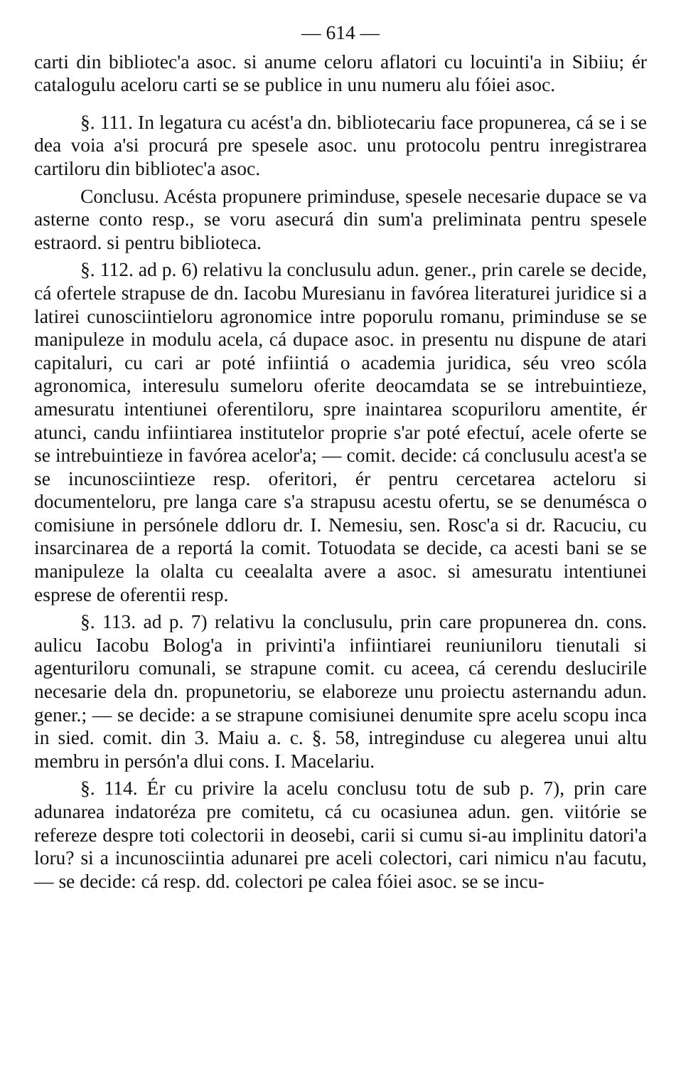— 614 —
carti din bibliotec'a asoc. si anume celoru aflatori cu locuinti'a in Sibiiu; ér catalogulu aceloru carti se se publice in unu numeru alu fóiei asoc.
§. 111. In legatura cu acést'a dn. bibliotecariu face propunerea, cá se i se dea voia a'si procurá pre spesele asoc. unu protocolu pentru inregistrarea cartiloru din bibliotec'a asoc.
Conclusu. Acésta propunere priminduse, spesele necesarie dupace se va asterne conto resp., se voru asecurá din sum'a preliminata pentru spesele estraord. si pentru biblioteca.
§. 112. ad p. 6) relativu la conclusulu adun. gener., prin carele se decide, cá ofertele strapuse de dn. Iacobu Muresianu in favórea literaturei juridice si a latirei cunosciintieloru agronomice intre poporulu romanu, priminduse se se manipuleze in modulu acela, cá dupace asoc. in presentu nu dispune de atari capitaluri, cu cari ar poté infiintiá o academia juridica, séu vreo scóla agronomica, interesulu sumeloru oferite deocamdata se se intrebuintieze, amesuratu intentiunei oferentiloru, spre inaintarea scopuriloru amentite, ér atunci, candu infiintiarea institutelor proprie s'ar poté efectuí, acele oferte se se intrebuintieze in favórea acelor'a; — comit. decide: cá conclusulu acest'a se se incunosciintieze resp. oferitori, ér pentru cercetarea acteloru si documenteloru, pre langa care s'a strapusu acestu ofertu, se se denumésca o comisiune in persónele ddloru dr. I. Nemesiu, sen. Rosc'a si dr. Racuciu, cu insarcinarea de a reportá la comit. Totuodata se decide, ca acesti bani se se manipuleze la olalta cu ceealalta avere a asoc. si amesuratu intentiunei esprese de oferentii resp.
§. 113. ad p. 7) relativu la conclusulu, prin care propunerea dn. cons. aulicu Iacobu Bolog'a in privinti'a infiintiarei reuniuniloru tienutali si agenturiloru comunali, se strapune comit. cu aceea, cá cerendu deslucirile necesarie dela dn. propunetoriu, se elaboreze unu proiectu asternandu adun. gener.; — se decide: a se strapune comisiunei denumite spre acelu scopu inca in sied. comit. din 3. Maiu a. c. §. 58, intreginduse cu alegerea unui altu membru in persón'a dlui cons. I. Macelariu.
§. 114. Ér cu privire la acelu conclusu totu de sub p. 7), prin care adunarea indatoréza pre comitetu, cá cu ocasiunea adun. gen. viitórie se refereze despre toti colectorii in deosebi, carii si cumu si-au implinitu datori'a loru? si a incunosciintia adunarei pre aceli colectori, cari nimicu n'au facutu, — se decide: cá resp. dd. colectori pe calea fóiei asoc. se se incu-